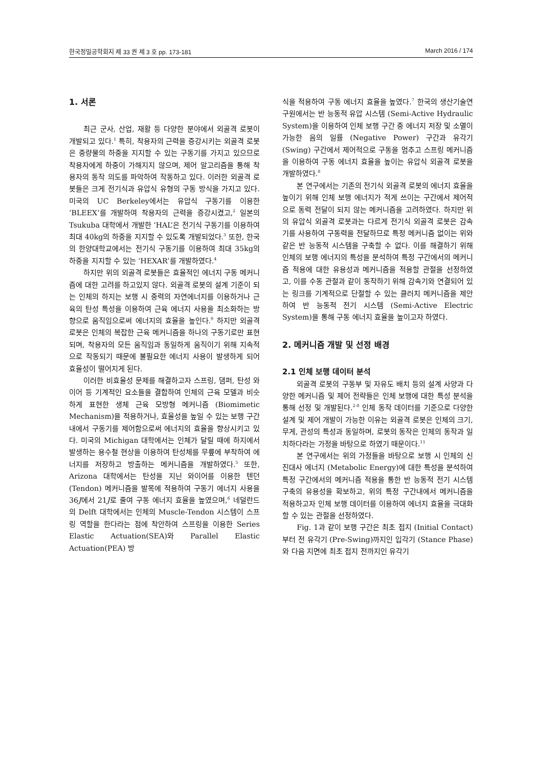한국정밀공학회지 제 33 권 제 3 호 pp. 173-181 March 2016 / 174
1. 서론
최근 군사, 산업, 재활 등 다양한 분야에서 외골격 로봇이 개발되고 있다.<sup>1</sup> 특히, 착용자의 근력을 증강시키는 외골격 로봇은 중량물의 하중을 지지할 수 있는 구동기를 가지고 있으므로 착용자에게 하중이 가해지지 않으며, 제어 알고리즘을 통해 착용자의 동작 의도를 파악하여 작동하고 있다. 이러한 외골격 로봇들은 크게 전기식과 유압식 유형의 구동 방식을 가지고 있다. 미국의 UC Berkeley에서는 유압식 구동기를 이용한 ‘BLEEX’를 개발하여 착용자의 근력을 증강시켰고,<sup>2</sup> 일본의 Tsukuba 대학에서 개발한 ‘HAL’은 전기식 구동기를 이용하여 최대 40kg의 하중을 지지할 수 있도록 개발되었다.<sup>3</sup> 또한, 한국의 한양대학교에서는 전기식 구동기를 이용하여 최대 35kg의 하중을 지지할 수 있는 ‘HEXAR’를 개발하였다.<sup>4</sup>
하지만 위의 외골격 로봇들은 효율적인 에너지 구동 메커니즘에 대한 고려를 하고있지 않다. 외골격 로봇의 설계 기준이 되는 인체의 하지는 보행 시 중력의 자연에너지를 이용하거나 근육의 탄성 특성을 이용하여 근육 에너지 사용을 최소화하는 방향으로 움직임으로써 에너지의 효율을 높인다.<sup>9</sup> 하지만 외골격 로봇은 인체의 복잡한 근육 메커니즘을 하나의 구동기로만 표현되며, 착용자의 모든 움직임과 동일하게 움직이기 위해 지속적으로 작동되기 때문에 불필요한 에너지 사용이 발생하게 되어 효율성이 떨어지게 된다.
이러한 비효율성 문제를 해결하고자 스프링, 댐퍼, 탄성 와이어 등 기계적인 요소들을 결합하여 인체의 근육 모델과 비슷하게 표현한 생체 근육 모방형 메커니즘 (Biomimetic Mechanism)을 적용하거나, 효율성을 높일 수 있는 보행 구간 내에서 구동기를 제어함으로써 에너지의 효율을 향상시키고 있다. 미국의 Michigan 대학에서는 인체가 달릴 때에 하지에서 발생하는 용수철 현상을 이용하여 탄성체를 무릎에 부착하여 에너지를 저장하고 방출하는 메커니즘을 개발하였다.<sup>5</sup> 또한, Arizona 대학에서는 탄성을 지닌 와이어를 이용한 텐던 (Tendon) 메커니즘을 발목에 적용하여 구동기 에너지 사용을 36J에서 21J로 줄여 구동 에너지 효율을 높였으며,<sup>6</sup> 네덜란드의 Delft 대학에서는 인체의 Muscle-Tendon 시스템이 스프링 역할을 한다라는 점에 착안하여 스프링을 이용한 Series Elastic Actuation(SEA)와 Parallel Elastic Actuation(PEA) 방
식을 적용하여 구동 에너지 효율을 높였다.<sup>7</sup> 한국의 생산기술연구원에서는 반 능동적 유압 시스템 (Semi-Active Hydraulic System)을 이용하여 인체 보행 구간 중 에너지 저장 및 소멸이 가능한 음의 일률 (Negative Power) 구간과 유각기 (Swing) 구간에서 제어적으로 구동을 멈추고 스프링 메커니즘을 이용하여 구동 에너지 효율을 높이는 유압식 외골격 로봇을 개발하였다.<sup>8</sup>
본 연구에서는 기존의 전기식 외골격 로봇의 에너지 효율을 높이기 위해 인체 보행 에너지가 적게 쓰이는 구간에서 제어적으로 동력 전달이 되지 않는 메커니즘을 고려하였다. 하지만 위의 유압식 외골격 로봇과는 다르게 전기식 외골격 로봇은 감속기를 사용하여 구동력을 전달하므로 특정 메커니즘 없이는 위와 같은 반 능동적 시스템을 구축할 수 없다. 이를 해결하기 위해 인체의 보행 에너지의 특성을 분석하여 특정 구간에서의 메커니즘 적용에 대한 유용성과 메커니즘을 적용할 관절을 선정하였고, 이를 수동 관절과 같이 동작하기 위해 감속기와 연결되어 있는 링크를 기계적으로 단절할 수 있는 클러치 메커니즘을 제안하여 반 능동적 전기 시스템 (Semi-Active Electric System)을 통해 구동 에너지 효율을 높이고자 하였다.
2. 메커니즘 개발 및 선정 배경
2.1 인체 보행 데이터 분석
외골격 로봇의 구동부 및 자유도 배치 등의 설계 사양과 다양한 메커니즘 및 제어 전략들은 인체 보행에 대한 특성 분석을 통해 선정 및 개발된다.<sup>2-8</sup> 인체 동작 데이터를 기준으로 다양한 설계 및 제어 개발이 가능한 이유는 외골격 로봇은 인체의 크기, 무게, 관성의 특성과 동일하며, 로봇의 동작은 인체의 동작과 일치하다라는 가정을 바탕으로 하였기 때문이다.<sup>11</sup>
본 연구에서는 위의 가정들을 바탕으로 보행 시 인체의 신진대사 에너지 (Metabolic Energy)에 대한 특성을 분석하여 특정 구간에서의 메커니즘 적용을 통한 반 능동적 전기 시스템 구축의 유용성을 확보하고, 위의 특정 구간내에서 메커니즘을 적용하고자 인체 보행 데이터를 이용하여 에너지 효율을 극대화 할 수 있는 관절을 선정하였다.
Fig. 1과 같이 보행 구간은 최초 접지 (Initial Contact)부터 전 유각기 (Pre-Swing)까지인 입각기 (Stance Phase)와 다음 지면에 최초 접지 전까지인 유각기